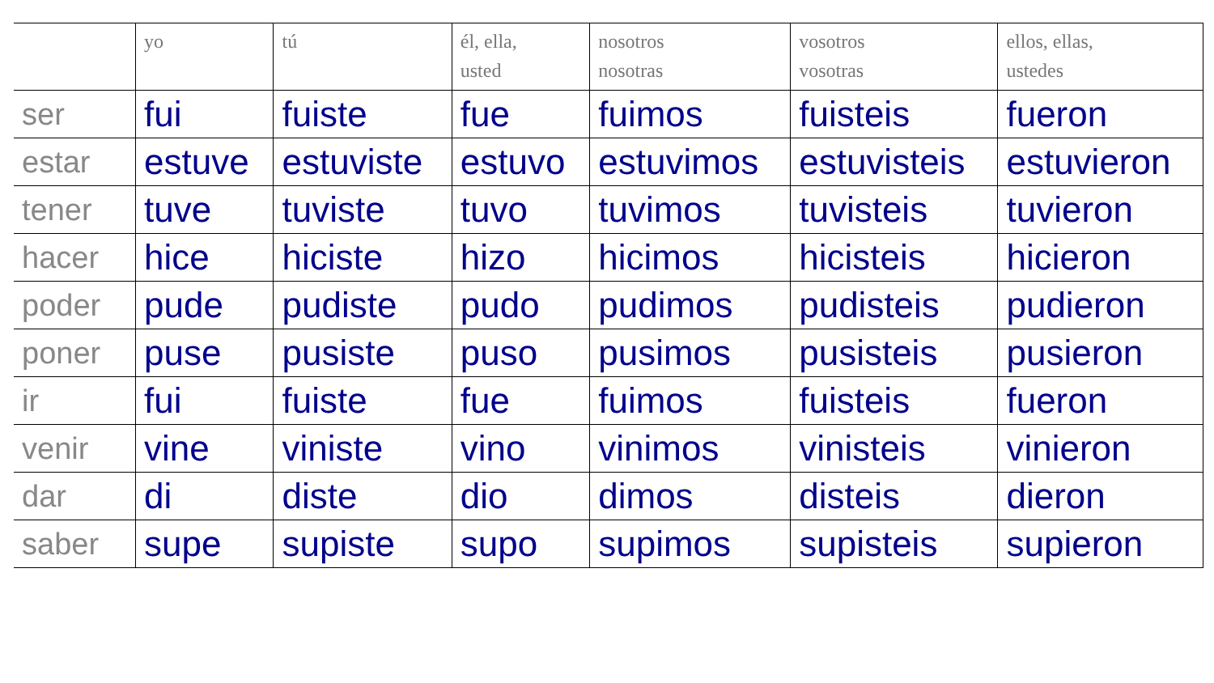| | yo | tú | él, ella, usted | nosotros nosotras | vosotros vosotras | ellos, ellas, ustedes |
| --- | --- | --- | --- | --- | --- | --- |
| ser | fui | fuiste | fue | fuimos | fuisteis | fueron |
| estar | estuve | estuviste | estuvo | estuvimos | estuvisteis | estuvieron |
| tener | tuve | tuviste | tuvo | tuvimos | tuvisteis | tuvieron |
| hacer | hice | hiciste | hizo | hicimos | hicisteis | hicieron |
| poder | pude | pudiste | pudo | pudimos | pudisteis | pudieron |
| poner | puse | pusiste | puso | pusimos | pusisteis | pusieron |
| ir | fui | fuiste | fue | fuimos | fuisteis | fueron |
| venir | vine | viniste | vino | vinimos | vinisteis | vinieron |
| dar | di | diste | dio | dimos | disteis | dieron |
| saber | supe | supiste | supo | supimos | supisteis | supieron |